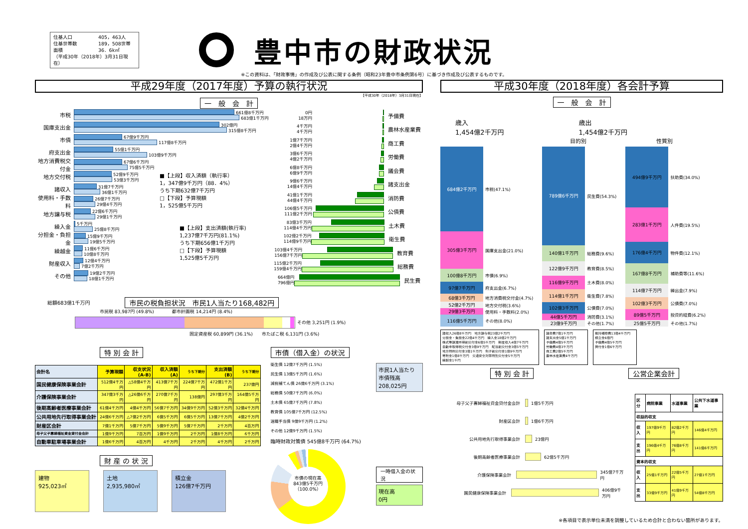住基人口 405，463人
住基世帯数 189，508世帯
面積 36．6k㎡
（平成30年（2018年）3月31日現在）
豊中市の財政状況
※この資料は、「財政事情」の作成及び公表に関する条例（昭和23年豊中市条例第6号）に基づき作成及び公表するものです。
平成29年度（2017年度）予算の執行状況
【平成30年（2018年）3月31日現在】
一　般　会　計
市税
661億8千万円
683億1千万円
国庫支出金
302億円
315億8千万円
市債
67億9千万円
117億8千万円
府支出金
55億1千万円
103億9千万円
地方消費税交付金
67億6千万円
75億5千万円
地方交付税
52億9千万円
53億3千万円
諸収入
31億7千万円
36億1千万円
使用料・手数料
26億7千万円
29億4千万円
地方譲与税
22億6千万円
29億1千万円
繰入金
5千万円
25億8千万円
分担金・負担金
15億9千万円
19億5千万円
繰越金
11億6千万円
10億8千万円
財産収入
12億4千万円
7億2千万円
その他
19億2千万円
18億1千万円
■【上段】収入済額（執行率）
1，347億9千万円（88．4%）
うち下期632億7千万円
□【下段】予算現額
1，525億5千万円
■【上段】支出済額(執行率)
1,237億7千万円(81.1%)
うち下期656億1千万円
□【下段】予算現額
1,525億5千万円
0円
18万円
予備費
4千万円
4千万円
農林水産業費
1億7千万円
2億4千万円
商工費
3億6千万円
4億2千万円
労働費
6億8千万円
6億9千万円
議会費
9億6千万円
14億4千万円
諸支出金
41億1千万円
44億4千万円
消防費
106億5千万円
111億2千万円
公債費
83億3千万円
114億4千万円
土木費
102億2千万円
114億9千万円
衛生費
103億4千万円
156億7千万円
教育費
115億2千万円
159億4千万円
総務費
664億円
796億円
民生費
総額683億1千万円 市民の税負担状況　市民1人当たり168,482円
市民税 83,987円 (49.8%)　　　　都市計画税 14,214円 (8.4%)
その他 3,251円 (1.9%)
固定資産税 60,899円 (36.1%)　　市たばこ税 6,131円 (3.6%)
特 別 会 計
| 会計名 | 予算現額 | 収支状況 (A-B) | 収入済額 (A) | うち下期分 | 支出済額 (B) | うち下期分 |
| --- | --- | --- | --- | --- | --- | --- |
| 国民健康保険事業会計 | 512億4千万円 | △58億4千万円 | 413億7千万円 | 224億7千万円 | 472億1千万円 | 237億円 |
| 介護保険事業会計 | 347億3千万円 | △26億6千万円 | 270億7千万円 | 138億円 | 297億3千万円 | 164億5千万円 |
| 後期高齢者医療事業会計 | 61億4千万円 | 4億4千万円 | 56億7千万円 | 34億9千万円 | 52億3千万円 | 32億4千万円 |
| 公共用地先行取得事業会計 | 24億6千万円 | △7億2千万円 | 6億5千万円 | 6億5千万円 | 13億7千万円 | 4億2千万円 |
| 財産区会計 | 7億1千万円 | 5億7千万円 | 5億9千万円 | 5億7千万円 | 2千万円 | 4百万円 |
| 母子父子寡婦福祉資金貸付金会計 | 1億9千万円 | 7百万円 | 1億9千万円 | 2千万円 | 1億8千万円 | 6千万円 |
| 自動車駐車場事業会計 | 1億6千万円 | 4百万円 | 4千万円 | 2千万円 | 4千万円 | 2千万円 |
財 産 の 状 況
建物
925,023㎡
土地
2,935,980㎡
積立金
126億7千万円
市債（借入金）の状況
衛生債 12億7千万円 (1.5%)
民生債 13億5千万円 (1.6%)
減税補てん債 26億6千万円 (3.1%)
総務債 50億7千万円 (6.0%)
土木債 65億7千万円 (7.8%)
教育債 105億7千万円 (12.5%)
退職手当債 9億9千万円 (1.2%)
その他 12億9千万円 (1.5%)
臨時財政対策債 545億8千万円 (64.7%)
市債の現在高
843億5千万円
（100.0%）
市民1人当たり
市債残高
208,025円
一時借入金の状況
現在高
0円
平成30年度（2018年度）各会計予算
一　般　会　計
歳入
1,454億2千万円
歳出
1,454億2千万円
目的別 性質別
| 684億2千万円 | 市税(47.1%) |
| 305億3千万円 | 国庫支出金(21.0%) |
| 100億8千万円 | 市債(6.9%) |
| 97億7千万円 | 府支出金(6.7%) |
| 68億3千万円 | 地方消費税交付金(4.7%) |
| 52億2千万円 | 地方交付税(3.6%) |
| 29億3千万円 | 使用料・手数料(2.0%) |
| 116億5千万円 | その他(8.0%) |
| 789億6千万円 | 民生費(54.3%) |
| 140億1千万円 | 総務費(9.6%) |
| 122億9千万円 | 教育費(8.5%) |
| 116億9千万円 | 土木費(8.0%) |
| 114億1千万円 | 衛生費(7.8%) |
| 102億3千万円 | 公債費(7.0%) |
| 44億5千万円 | 消防費(3.1%) |
| 23億9千万円 | その他(1.7%) |
| 494億9千万円 | 扶助費(34.0%) |
| 283億1千万円 | 人件費(19.5%) |
| 176億4千万円 | 物件費(12.1%) |
| 167億8千万円 | 補助費等(11.6%) |
| 114億7千万円 | 繰出金(7.9%) |
| 102億3千万円 | 公債費(7.0%) |
| 89億5千万円 | 投資的経費(6.2%) |
| 25億5千万円 | その他(1.7%) |
諸収入26億8千万円　地方譲与税23億2千万円
分担金・負担金22億4千万円　繰入金18億2千万円
株式等譲渡所得割交付金6億5千万円　財産収入4億7千万円
自動車取得税交付金3億9千万円　配当割交付金3億5千万円
地方特例交付金3億1千万円　利子割交付金1億9千万円
寄附金1億8千万円　交通安全対策特別交付金5千万円
繰越金1千円
議会費7億1千万円
諸支出金5億1千万円
予備費4億5千万円
労働費4億3千万円
商工費2億5千万円
農林水産業費4千万円
維持補修費13億4千万円
積立金6億円
予備費4億5千万円
貸付金1億6千万円
特 別 会 計 公営企業会計
母子父子寡婦福祉資金貸付金会計 1億5千万円
財産区会計 1億6千万円
公共用地先行取得事業会計 23億円
後期高齢者医療事業会計 62億5千万円
介護保険事業会計 345億7千万円
国民健康保険事業会計 406億9千万円
| 区分 | 病院事業 | 水道事業 | 公共下水道事業 |
| 収益的収支 | | | |
| 収入 | 197億9千万円 | 82億2千万円 | 146億4千万円 |
| 支出 | 196億4千万円 | 76億8千万円 | 141億6千万円 |
| 資本的収支 | | | |
| 収入 | 25億1千万円 | 22億5千万円 | 27億1千万円 |
| 支出 | 33億9千万円 | 41億9千万円 | 54億8千万円 |
※各項目で表示単位未満を調整しているため合計と合わない箇所があります。